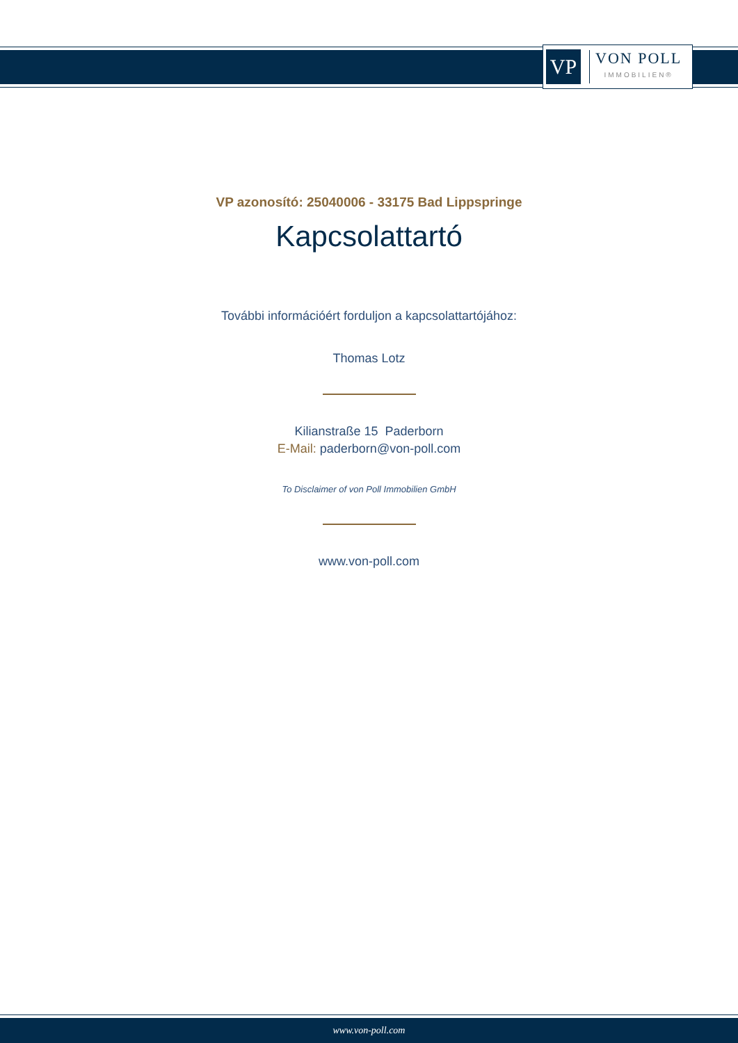VP
VON POLL
IMMOBILIEN®
VP azonosító: 25040006 - 33175 Bad Lippspringe
Kapcsolattartó
További információért forduljon a kapcsolattartójához:
Thomas Lotz
Kilianstraße 15 Paderborn
E-Mail: paderborn@von-poll.com
To Disclaimer of von Poll Immobilien GmbH
www.von-poll.com
www.von-poll.com